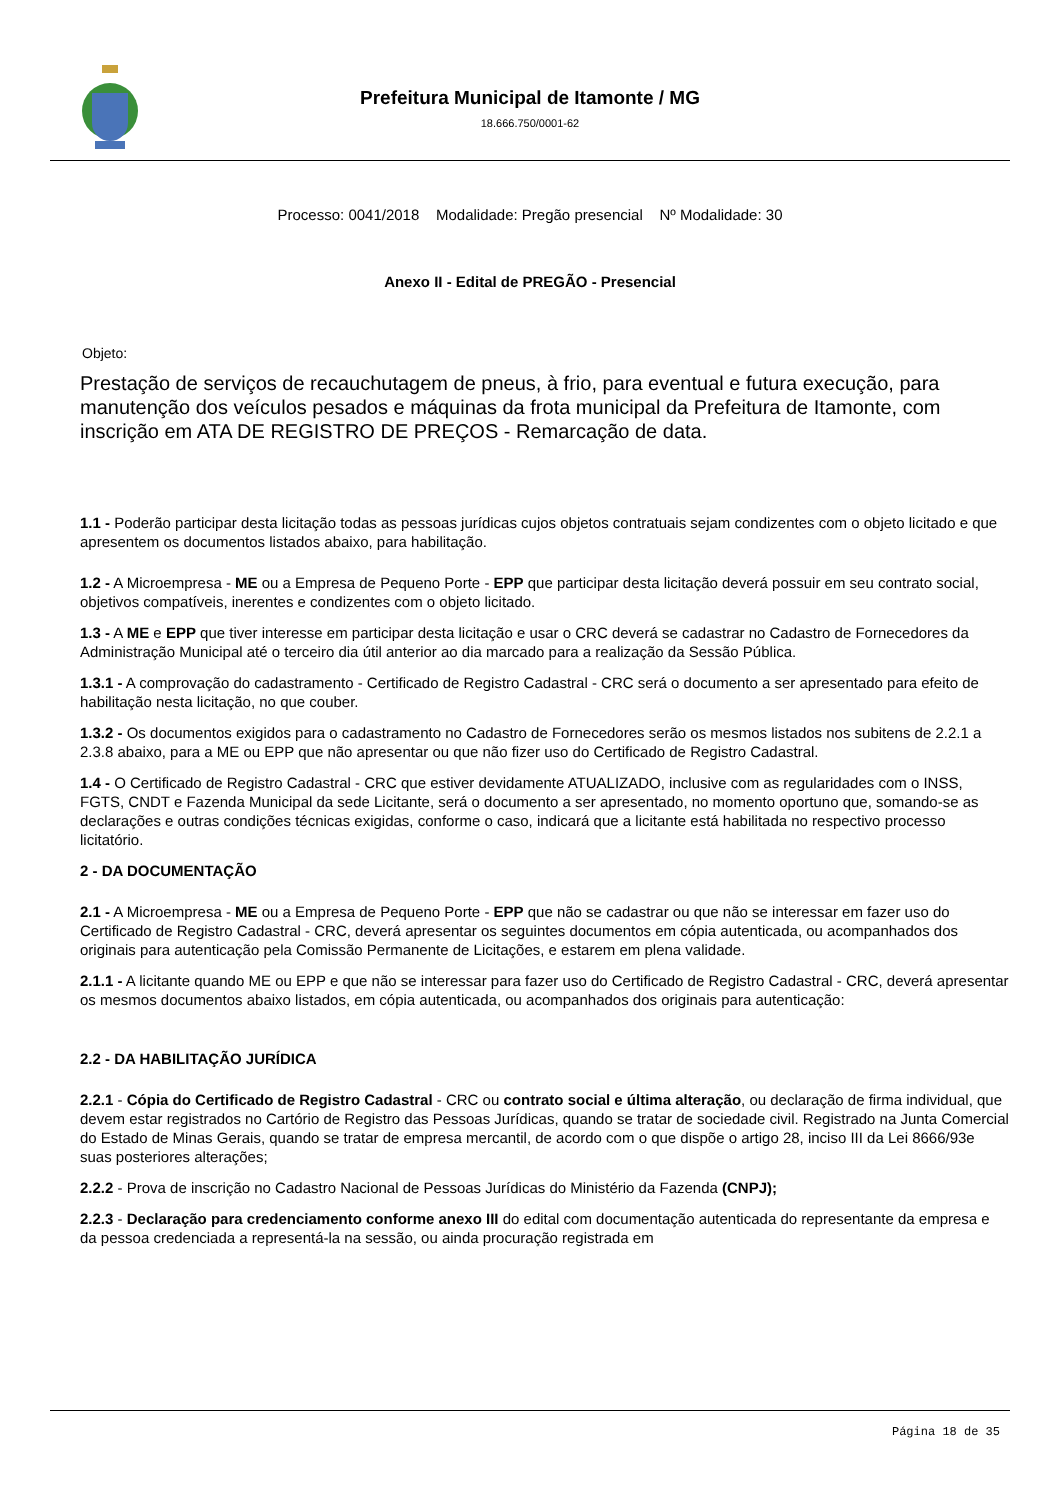Prefeitura Municipal de Itamonte / MG
18.666.750/0001-62
Processo: 0041/2018 Modalidade: Pregão presencial Nº Modalidade: 30
Anexo II - Edital de PREGÃO - Presencial
Objeto:
Prestação de serviços de recauchutagem de pneus, à frio, para eventual e futura execução, para manutenção dos veículos pesados e máquinas da frota municipal da Prefeitura de Itamonte, com inscrição em ATA DE REGISTRO DE PREÇOS - Remarcação de data.
1.1 - Poderão participar desta licitação todas as pessoas jurídicas cujos objetos contratuais sejam condizentes com o objeto licitado e que apresentem os documentos listados abaixo, para habilitação.
1.2 - A Microempresa - ME ou a Empresa de Pequeno Porte - EPP que participar desta licitação deverá possuir em seu contrato social, objetivos compatíveis, inerentes e condizentes com o objeto licitado.
1.3 - A ME e EPP que tiver interesse em participar desta licitação e usar o CRC deverá se cadastrar no Cadastro de Fornecedores da Administração Municipal até o terceiro dia útil anterior ao dia marcado para a realização da Sessão Pública.
1.3.1 - A comprovação do cadastramento - Certificado de Registro Cadastral - CRC será o documento a ser apresentado para efeito de habilitação nesta licitação, no que couber.
1.3.2 - Os documentos exigidos para o cadastramento no Cadastro de Fornecedores serão os mesmos listados nos subitens de 2.2.1 a 2.3.8 abaixo, para a ME ou EPP que não apresentar ou que não fizer uso do Certificado de Registro Cadastral.
1.4 - O Certificado de Registro Cadastral - CRC que estiver devidamente ATUALIZADO, inclusive com as regularidades com o INSS, FGTS, CNDT e Fazenda Municipal da sede Licitante, será o documento a ser apresentado, no momento oportuno que, somando-se as declarações e outras condições técnicas exigidas, conforme o caso, indicará que a licitante está habilitada no respectivo processo licitatório.
2 - DA DOCUMENTAÇÃO
2.1 - A Microempresa - ME ou a Empresa de Pequeno Porte - EPP que não se cadastrar ou que não se interessar em fazer uso do Certificado de Registro Cadastral - CRC, deverá apresentar os seguintes documentos em cópia autenticada, ou acompanhados dos originais para autenticação pela Comissão Permanente de Licitações, e estarem em plena validade.
2.1.1 - A licitante quando ME ou EPP e que não se interessar para fazer uso do Certificado de Registro Cadastral - CRC, deverá apresentar os mesmos documentos abaixo listados, em cópia autenticada, ou acompanhados dos originais para autenticação:
2.2 - DA HABILITAÇÃO JURÍDICA
2.2.1 - Cópia do Certificado de Registro Cadastral - CRC ou contrato social e última alteração, ou declaração de firma individual, que devem estar registrados no Cartório de Registro das Pessoas Jurídicas, quando se tratar de sociedade civil. Registrado na Junta Comercial do Estado de Minas Gerais, quando se tratar de empresa mercantil, de acordo com o que dispõe o artigo 28, inciso III da Lei 8666/93e suas posteriores alterações;
2.2.2 - Prova de inscrição no Cadastro Nacional de Pessoas Jurídicas do Ministério da Fazenda (CNPJ);
2.2.3 - Declaração para credenciamento conforme anexo III do edital com documentação autenticada do representante da empresa e da pessoa credenciada a representá-la na sessão, ou ainda procuração registrada em
Página 18 de 35